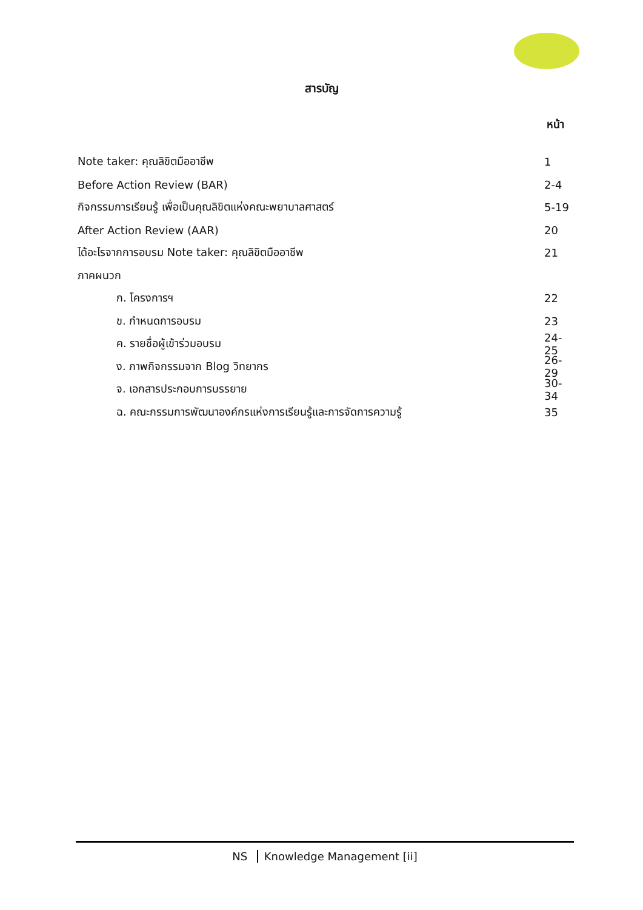สารบัญ
หน้า
Note taker: คุณลิขิตมืออาชีพ 1
Before Action Review (BAR) 2-4
กิจกรรมการเรียนรู้ เพื่อเป็นคุณลิขิตแห่งคณะพยาบาลศาสตร์
5-19
After Action Review (AAR) 20
ได้อะไรจากการอบรม Note taker: คุณลิขิตมืออาชีพ
21
ภาคผนวก
ก. โครงการฯ 22
ข. กำหนดการอบรม 23
ค. รายชื่อผู้เข้าร่วมอบรม
24-25
ง. ภาพกิจกรรมจาก Blog วิทยากร
26-29
จ. เอกสารประกอบการบรรยาย
30-34
ฉ. คณะกรรมการพัฒนาองค์กรแห่งการเรียนรู้และการจัดการความรู้
35
NS Knowledge Management [ii]